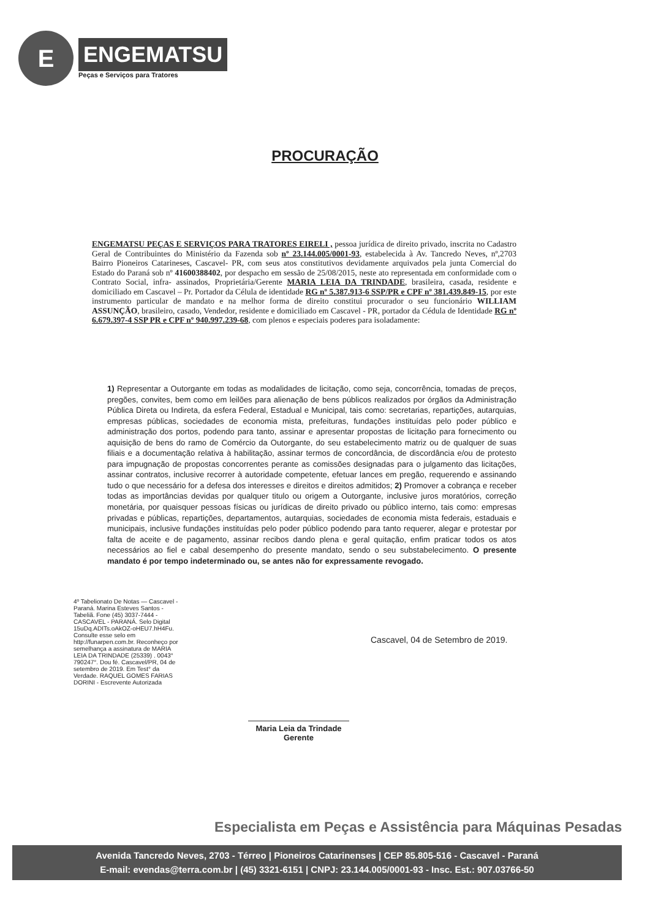E
ENGEMATSU
Peças e Serviços para Tratores
PROCURAÇÃO
ENGEMATSU PEÇAS E SERVIÇOS PARA TRATORES EIRELI , pessoa jurídica de direito privado, inscrita no Cadastro Geral de Contribuintes do Ministério da Fazenda sob nº 23.144.005/0001-93, estabelecida à Av. Tancredo Neves, nº,2703 Bairro Pioneiros Catarineses, Cascavel- PR, com seus atos constitutivos devidamente arquivados pela junta Comercial do Estado do Paraná sob nº 41600388402, por despacho em sessão de 25/08/2015, neste ato representada em conformidade com o Contrato Social, infra- assinados, Proprietária/Gerente MARIA LEIA DA TRINDADE, brasileira, casada, residente e domiciliado em Cascavel – Pr. Portador da Célula de identidade RG nº 5.387.913-6 SSP/PR e CPF nº 381.439.849-15, por este instrumento particular de mandato e na melhor forma de direito constitui procurador o seu funcionário WILLIAM ASSUNÇÃO, brasileiro, casado, Vendedor, residente e domiciliado em Cascavel - PR, portador da Cédula de Identidade RG nº 6.679.397-4 SSP PR e CPF nº 940.997.239-68, com plenos e especiais poderes para isoladamente:
1) Representar a Outorgante em todas as modalidades de licitação, como seja, concorrência, tomadas de preços, pregões, convites, bem como em leilões para alienação de bens públicos realizados por órgãos da Administração Pública Direta ou Indireta, da esfera Federal, Estadual e Municipal, tais como: secretarias, repartições, autarquias, empresas públicas, sociedades de economia mista, prefeituras, fundações instituídas pelo poder público e administração dos portos, podendo para tanto, assinar e apresentar propostas de licitação para fornecimento ou aquisição de bens do ramo de Comércio da Outorgante, do seu estabelecimento matriz ou de qualquer de suas filiais e a documentação relativa à habilitação, assinar termos de concordância, de discordância e/ou de protesto para impugnação de propostas concorrentes perante as comissões designadas para o julgamento das licitações, assinar contratos, inclusive recorrer à autoridade competente, efetuar lances em pregão, requerendo e assinando tudo o que necessário for a defesa dos interesses e direitos e direitos admitidos; 2) Promover a cobrança e receber todas as importâncias devidas por qualquer titulo ou origem a Outorgante, inclusive juros moratórios, correção monetária, por quaisquer pessoas físicas ou jurídicas de direito privado ou público interno, tais como: empresas privadas e públicas, repartições, departamentos, autarquias, sociedades de economia mista federais, estaduais e municipais, inclusive fundações instituídas pelo poder público podendo para tanto requerer, alegar e protestar por falta de aceite e de pagamento, assinar recibos dando plena e geral quitação, enfim praticar todos os atos necessários ao fiel e cabal desempenho do presente mandato, sendo o seu substabelecimento. O presente mandato é por tempo indeterminado ou, se antes não for expressamente revogado.
4º Tabelionato De Notas — Cascavel - Paraná. Marina Esteves Santos - Tabeliã. Fone (45) 3037-7444 - CASCAVEL - PARANÁ. Selo Digital 15uDq.ADITs.oAkOZ-oHEU7.hH4Fu. Consulte esse selo em http://funarpen.com.br. Reconheço por semelhança a assinatura de MARIA LEIA DA TRINDADE (25339) . 0043° 790247°. Dou fé. Cascavel/PR, 04 de setembro de 2019. Em Test° da Verdade. RAQUEL GOMES FARIAS DORINI - Escrevente Autorizada
Cascavel, 04 de Setembro de 2019.
Maria Leia da Trindade
Gerente
Especialista em Peças e Assistência para Máquinas Pesadas
Avenida Tancredo Neves, 2703 - Térreo | Pioneiros Catarinenses | CEP 85.805-516 - Cascavel - Paraná
E-mail: evendas@terra.com.br | (45) 3321-6151 | CNPJ: 23.144.005/0001-93 - Insc. Est.: 907.03766-50